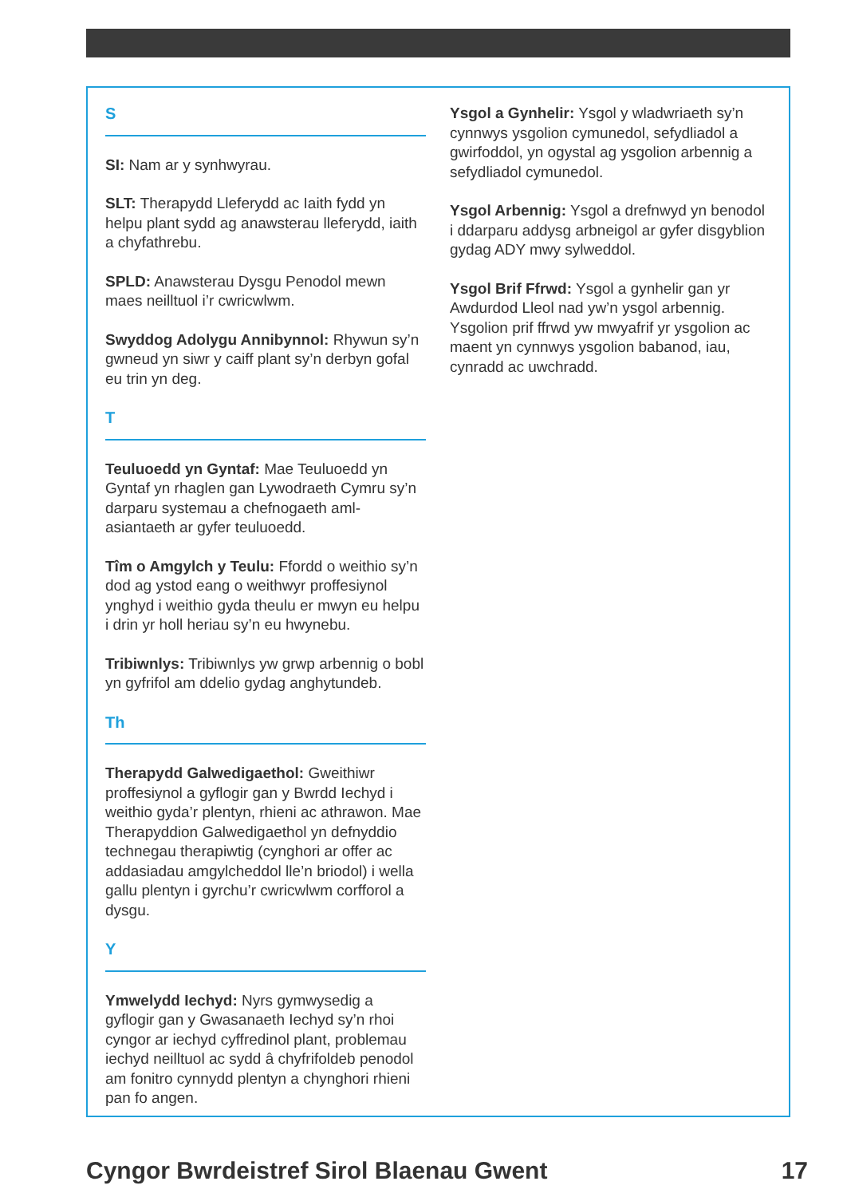S
SI: Nam ar y synhwyrau.
SLT: Therapydd Lleferydd ac Iaith fydd yn helpu plant sydd ag anawsterau lleferydd, iaith a chyfathrebu.
SPLD: Anawsterau Dysgu Penodol mewn maes neilltuol i’r cwricwlwm.
Swyddog Adolygu Annibynnol: Rhywun sy’n gwneud yn siwr y caiff plant sy’n derbyn gofal eu trin yn deg.
T
Teuluoedd yn Gyntaf: Mae Teuluoedd yn Gyntaf yn rhaglen gan Lywodraeth Cymru sy’n darparu systemau a chefnogaeth aml-asiantaeth ar gyfer teuluoedd.
Tîm o Amgylch y Teulu: Ffordd o weithio sy’n dod ag ystod eang o weithwyr proffesiynol ynghyd i weithio gyda theulu er mwyn eu helpu i drin yr holl heriau sy’n eu hwynebu.
Tribiwnlys: Tribiwnlys yw grwp arbennig o bobl yn gyfrifol am ddelio gydag anghytundeb.
Th
Therapydd Galwedigaethol: Gweithiwr proffesiynol a gyflogir gan y Bwrdd Iechyd i weithio gyda’r plentyn, rhieni ac athrawon. Mae Therapyddion Galwedigaethol yn defnyddio technegau therapiwtig (cynghori ar offer ac addasiadau amgylcheddol lle’n briodol) i wella gallu plentyn i gyrchu’r cwricwlwm corfforol a dysgu.
Y
Ymwelydd Iechyd: Nyrs gymwysedig a gyflogir gan y Gwasanaeth Iechyd sy’n rhoi cyngor ar iechyd cyffredinol plant, problemau iechyd neilltuol ac sydd â chyfrifoldeb penodol am fonitro cynnydd plentyn a chynghori rhieni pan fo angen.
Ysgol a Gynhelir: Ysgol y wladwriaeth sy’n cynnwys ysgolion cymunedol, sefydliadol a gwirfoddol, yn ogystal ag ysgolion arbennig a sefydliadol cymunedol.
Ysgol Arbennig: Ysgol a drefnwyd yn benodol i ddarparu addysg arbneigol ar gyfer disgyblion gydag ADY mwy sylweddol.
Ysgol Brif Ffrwd: Ysgol a gynhelir gan yr Awdurdod Lleol nad yw’n ysgol arbennig. Ysgolion prif ffrwd yw mwyafrif yr ysgolion ac maent yn cynnwys ysgolion babanod, iau, cynradd ac uwchradd.
Cyngor Bwrdeistref Sirol Blaenau Gwent 17